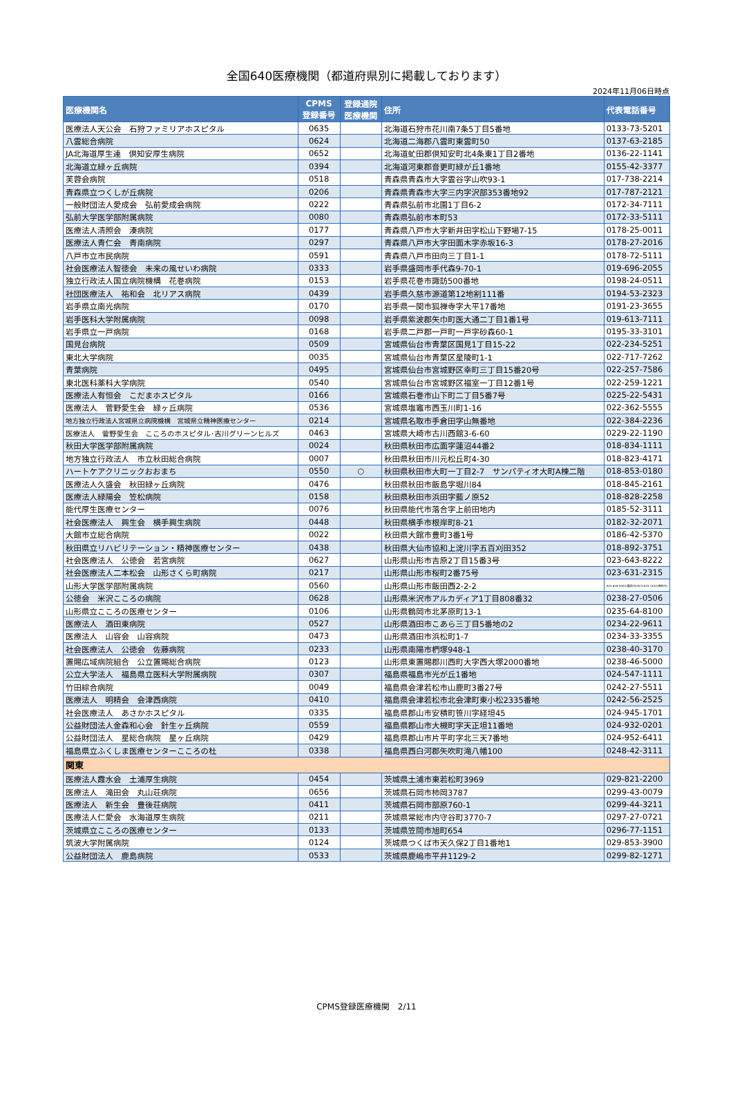全国640医療機関（都道府県別に掲載しております）
2024年11月06日時点
| 医療機関名 | CPMS 登録番号 | 登録通院 医療機関 | 住所 | 代表電話番号 |
| --- | --- | --- | --- | --- |
| 医療法人天公会 石狩ファミリアホスピタル | 0635 | | 北海道石狩市花川南7条5丁目5番地 | 0133-73-5201 |
| 八雲総合病院 | 0624 | | 北海道二海郡八雲町東雲町50 | 0137-63-2185 |
| JA北海道厚生連 倶知安厚生病院 | 0652 | | 北海道虻田郡倶知安町北4条東1丁目2番地 | 0136-22-1141 |
| 北海道立緑ヶ丘病院 | 0394 | | 北海道河東郡音更町緑が丘1番地 | 0155-42-3377 |
| 芙蓉会病院 | 0518 | | 青森県青森市大字雲谷字山吹93-1 | 017-738-2214 |
| 青森県立つくしが丘病院 | 0206 | | 青森県青森市大字三内字沢部353番地92 | 017-787-2121 |
| 一般財団法人愛成会 弘前愛成会病院 | 0222 | | 青森県弘前市北園1丁目6-2 | 0172-34-7111 |
| 弘前大学医学部附属病院 | 0080 | | 青森県弘前市本町53 | 0172-33-5111 |
| 医療法人清照会 湊病院 | 0177 | | 青森県八戸市大字新井田字松山下野場7-15 | 0178-25-0011 |
| 医療法人青仁会 青南病院 | 0297 | | 青森県八戸市大字田面木字赤坂16-3 | 0178-27-2016 |
| 八戸市立市民病院 | 0591 | | 青森県八戸市田向三丁目1-1 | 0178-72-5111 |
| 社会医療法人智徳会 未来の風せいわ病院 | 0333 | | 岩手県盛岡市手代森9-70-1 | 019-696-2055 |
| 独立行政法人国立病院機構 花巻病院 | 0153 | | 岩手県花巻市諏訪500番地 | 0198-24-0511 |
| 社団医療法人 祐和会 北リアス病院 | 0439 | | 岩手県久慈市源道第12地割111番 | 0194-53-2323 |
| 岩手県立南光病院 | 0170 | | 岩手県一関市狐禅寺字大平17番地 | 0191-23-3655 |
| 岩手医科大学附属病院 | 0098 | | 岩手県紫波郡矢巾町医大通二丁目1番1号 | 019-613-7111 |
| 岩手県立一戸病院 | 0168 | | 岩手県二戸郡一戸町一戸字砂森60-1 | 0195-33-3101 |
| 国見台病院 | 0509 | | 宮城県仙台市青葉区国見1丁目15-22 | 022-234-5251 |
| 東北大学病院 | 0035 | | 宮城県仙台市青葉区星陵町1-1 | 022-717-7262 |
| 青葉病院 | 0495 | | 宮城県仙台市宮城野区幸町三丁目15番20号 | 022-257-7586 |
| 東北医科薬科大学病院 | 0540 | | 宮城県仙台市宮城野区福室一丁目12番1号 | 022-259-1221 |
| 医療法人有恒会 こだまホスピタル | 0166 | | 宮城県石巻市山下町二丁目5番7号 | 0225-22-5431 |
| 医療法人 菅野愛生会 緑ヶ丘病院 | 0536 | | 宮城県塩竈市西玉川町1-16 | 022-362-5555 |
| 地方独立行政法人宮城県立病院機構 宮城県立精神医療センター | 0214 | | 宮城県名取市手倉田字山無番地 | 022-384-2236 |
| 医療法人 菅野愛生会 こころのホスピタル･古川グリーンヒルズ | 0463 | | 宮城県大崎市古川西館3-6-60 | 0229-22-1190 |
| 秋田大学医学部附属病院 | 0024 | | 秋田県秋田市広面字蓮沼44番2 | 018-834-1111 |
| 地方独立行政法人 市立秋田総合病院 | 0007 | | 秋田県秋田市川元松丘町4-30 | 018-823-4171 |
| ハートケアクリニックおおまち | 0550 | ○ | 秋田県秋田市大町一丁目2-7 サンパティオ大町A棟二階 | 018-853-0180 |
| 医療法人久盛会 秋田緑ヶ丘病院 | 0476 | | 秋田県秋田市飯島字堀川84 | 018-845-2161 |
| 医療法人緑陽会 笠松病院 | 0158 | | 秋田県秋田市浜田字藍ノ原52 | 018-828-2258 |
| 能代厚生医療センター | 0076 | | 秋田県能代市落合字上前田地内 | 0185-52-3111 |
| 社会医療法人 興生会 横手興生病院 | 0448 | | 秋田県横手市根岸町8-21 | 0182-32-2071 |
| 大館市立総合病院 | 0022 | | 秋田県大館市豊町3番1号 | 0186-42-5370 |
| 秋田県立リハビリテーション・精神医療センター | 0438 | | 秋田県大仙市協和上淀川字五百刈田352 | 018-892-3751 |
| 社会医療法人 公徳会 若宮病院 | 0627 | | 山形県山形市吉原2丁目15番3号 | 023-643-8222 |
| 社会医療法人二本松会 山形さくら町病院 | 0217 | | 山形県山形市桜町2番75号 | 023-631-2315 |
| 山形大学医学部附属病院 | 0560 | | 山形県山形市飯田西2-2-2 | 023-628-5322(医局代)/023-633-1122(病院代) |
| 公徳会 米沢こころの病院 | 0628 | | 山形県米沢市アルカディア1丁目808番32 | 0238-27-0506 |
| 山形県立こころの医療センター | 0106 | | 山形県鶴岡市北茅原町13-1 | 0235-64-8100 |
| 医療法人 酒田東病院 | 0527 | | 山形県酒田市こあら三丁目5番地の2 | 0234-22-9611 |
| 医療法人 山容会 山容病院 | 0473 | | 山形県酒田市浜松町1-7 | 0234-33-3355 |
| 社会医療法人 公徳会 佐藤病院 | 0233 | | 山形県南陽市椚塚948-1 | 0238-40-3170 |
| 置賜広域病院組合 公立置賜総合病院 | 0123 | | 山形県東置賜郡川西町大字西大塚2000番地 | 0238-46-5000 |
| 公立大学法人 福島県立医科大学附属病院 | 0307 | | 福島県福島市光が丘1番地 | 024-547-1111 |
| 竹田綜合病院 | 0049 | | 福島県会津若松市山鹿町3番27号 | 0242-27-5511 |
| 医療法人 明精会 会津西病院 | 0410 | | 福島県会津若松市北会津町東小松2335番地 | 0242-56-2525 |
| 社会医療法人 あさかホスピタル | 0335 | | 福島県郡山市安積町笹川字経坦45 | 024-945-1701 |
| 公益財団法人金森和心会 針生ヶ丘病院 | 0559 | | 福島県郡山市大槻町字天正坦11番地 | 024-932-0201 |
| 公益財団法人 星総合病院 星ヶ丘病院 | 0429 | | 福島県郡山市片平町字北三天7番地 | 024-952-6411 |
| 福島県立ふくしま医療センターこころの杜 | 0338 | | 福島県西白河郡矢吹町滝八幡100 | 0248-42-3111 |
| 関東 | | | | |
| 医療法人霞水会 土浦厚生病院 | 0454 | | 茨城県土浦市東若松町3969 | 029-821-2200 |
| 医療法人 滝田会 丸山荘病院 | 0656 | | 茨城県石岡市柿岡3787 | 0299-43-0079 |
| 医療法人 新生会 豊後荘病院 | 0411 | | 茨城県石岡市部原760-1 | 0299-44-3211 |
| 医療法人仁愛会 水海道厚生病院 | 0211 | | 茨城県常総市内守谷町3770-7 | 0297-27-0721 |
| 茨城県立こころの医療センター | 0133 | | 茨城県笠間市旭町654 | 0296-77-1151 |
| 筑波大学附属病院 | 0124 | | 茨城県つくば市天久保2丁目1番地1 | 029-853-3900 |
| 公益財団法人 鹿島病院 | 0533 | | 茨城県鹿嶋市平井1129-2 | 0299-82-1271 |
CPMS登録医療機関　2/11